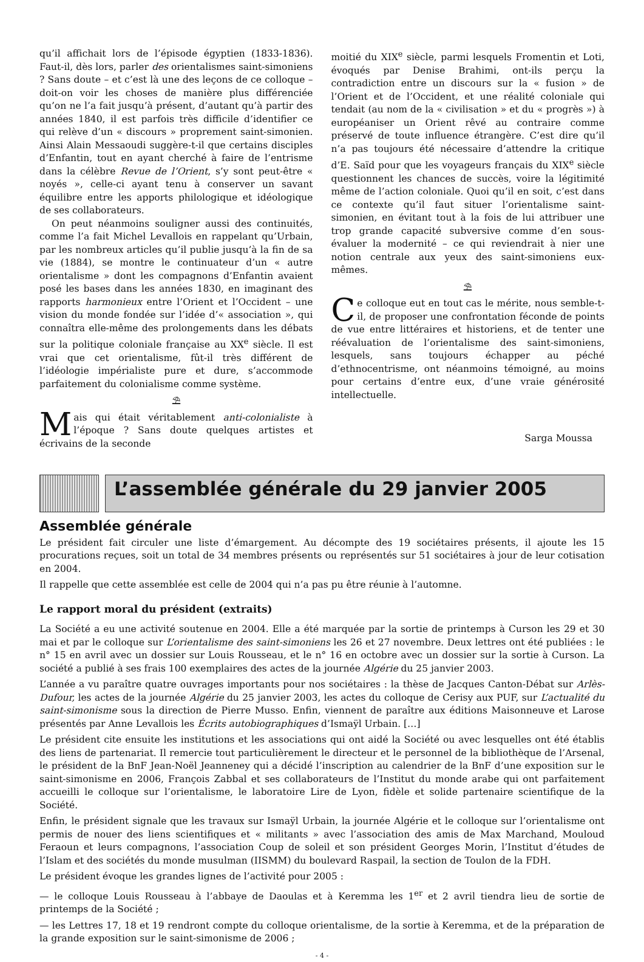qu’il affichait lors de l’épisode égyptien (1833-1836). Faut-il, dès lors, parler des orientalismes saint-simoniens ? Sans doute – et c’est là une des leçons de ce colloque – doit-on voir les choses de manière plus différenciée qu’on ne l’a fait jusqu’à présent, d’autant qu’à partir des années 1840, il est parfois très difficile d’identifier ce qui relève d’un « discours » proprement saint-simonien. Ainsi Alain Messaoudi suggère-t-il que certains disciples d’Enfantin, tout en ayant cherché à faire de l’entrisme dans la célèbre Revue de l’Orient, s’y sont peut-être « noyés », celle-ci ayant tenu à conserver un savant équilibre entre les apports philologique et idéologique de ses collaborateurs.
On peut néanmoins souligner aussi des continuités, comme l’a fait Michel Levallois en rappelant qu’Urbain, par les nombreux articles qu’il publie jusqu’à la fin de sa vie (1884), se montre le continuateur d’un « autre orientalisme » dont les compagnons d’Enfantin avaient posé les bases dans les années 1830, en imaginant des rapports harmonieux entre l’Orient et l’Occident – une vision du monde fondée sur l’idée d’« association », qui connaîtra elle-même des prolongements dans les débats sur la politique coloniale française au XX<sup>e</sup> siècle. Il est vrai que cet orientalisme, fût-il très différent de l’idéologie impérialiste pure et dure, s’accommode parfaitement du colonialisme comme système.
⛱
Mais qui était véritablement anti-colonialiste à l’époque ? Sans doute quelques artistes et écrivains de la seconde
moitié du XIX<sup>e</sup> siècle, parmi lesquels Fromentin et Loti, évoqués par Denise Brahimi, ont-ils perçu la contradiction entre un discours sur la « fusion » de l’Orient et de l’Occident, et une réalité coloniale qui tendait (au nom de la « civilisation » et du « progrès ») à européaniser un Orient rêvé au contraire comme préservé de toute influence étrangère. C’est dire qu’il n’a pas toujours été nécessaire d’attendre la critique d’E. Saïd pour que les voyageurs français du XIX<sup>e</sup> siècle questionnent les chances de succès, voire la légitimité même de l’action coloniale. Quoi qu’il en soit, c’est dans ce contexte qu’il faut situer l’orientalisme saint-simonien, en évitant tout à la fois de lui attribuer une trop grande capacité subversive comme d’en sous-évaluer la modernité – ce qui reviendrait à nier une notion centrale aux yeux des saint-simoniens eux-mêmes.
⛱
Ce colloque eut en tout cas le mérite, nous semble-t-il, de proposer une confrontation féconde de points de vue entre littéraires et historiens, et de tenter une réévaluation de l’orientalisme des saint-simoniens, lesquels, sans toujours échapper au péché d’ethnocentrisme, ont néanmoins témoigné, au moins pour certains d’entre eux, d’une vraie générosité intellectuelle.
Sarga Moussa
L’assemblée générale du 29 janvier 2005
Assemblée générale
Le président fait circuler une liste d’émargement. Au décompte des 19 sociétaires présents, il ajoute les 15 procurations reçues, soit un total de 34 membres présents ou représentés sur 51 sociétaires à jour de leur cotisation en 2004.
Il rappelle que cette assemblée est celle de 2004 qui n’a pas pu être réunie à l’automne.
Le rapport moral du président (extraits)
La Société a eu une activité soutenue en 2004. Elle a été marquée par la sortie de printemps à Curson les 29 et 30 mai et par le colloque sur L’orientalisme des saint-simoniens les 26 et 27 novembre. Deux lettres ont été publiées : le n° 15 en avril avec un dossier sur Louis Rousseau, et le n° 16 en octobre avec un dossier sur la sortie à Curson. La société a publié à ses frais 100 exemplaires des actes de la journée Algérie du 25 janvier 2003.
L’année a vu paraître quatre ouvrages importants pour nos sociétaires : la thèse de Jacques Canton-Débat sur Arlès-Dufour, les actes de la journée Algérie du 25 janvier 2003, les actes du colloque de Cerisy aux PUF, sur L’actualité du saint-simonisme sous la direction de Pierre Musso. Enfin, viennent de paraître aux éditions Maisonneuve et Larose présentés par Anne Levallois les Écrits autobiographiques d’Ismaÿl Urbain. […]
Le président cite ensuite les institutions et les associations qui ont aidé la Société ou avec lesquelles ont été établis des liens de partenariat. Il remercie tout particulièrement le directeur et le personnel de la bibliothèque de l’Arsenal, le président de la BnF Jean-Noël Jeanneney qui a décidé l’inscription au calendrier de la BnF d’une exposition sur le saint-simonisme en 2006, François Zabbal et ses collaborateurs de l’Institut du monde arabe qui ont parfaitement accueilli le colloque sur l’orientalisme, le laboratoire Lire de Lyon, fidèle et solide partenaire scientifique de la Société.
Enfin, le président signale que les travaux sur Ismaÿl Urbain, la journée Algérie et le colloque sur l’orientalisme ont permis de nouer des liens scientifiques et « militants » avec l’association des amis de Max Marchand, Mouloud Feraoun et leurs compagnons, l’association Coup de soleil et son président Georges Morin, l’Institut d’études de l’Islam et des sociétés du monde musulman (IISMM) du boulevard Raspail, la section de Toulon de la FDH.
Le président évoque les grandes lignes de l’activité pour 2005 :
— le colloque Louis Rousseau à l’abbaye de Daoulas et à Keremma les 1<sup>er</sup> et 2 avril tiendra lieu de sortie de printemps de la Société ;
— les Lettres 17, 18 et 19 rendront compte du colloque orientalisme, de la sortie à Keremma, et de la préparation de la grande exposition sur le saint-simonisme de 2006 ;
- 4 -